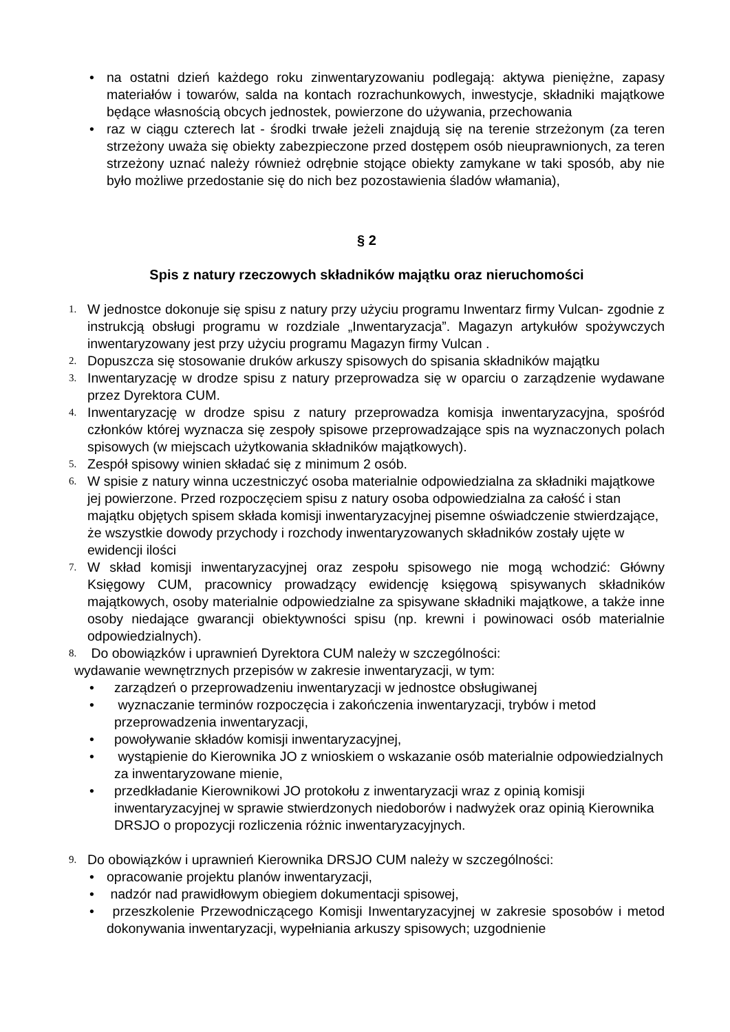• na ostatni dzień każdego roku zinwentaryzowaniu podlegają: aktywa pieniężne, zapasy materiałów i towarów, salda na kontach rozrachunkowych, inwestycje, składniki majątkowe będące własnością obcych jednostek, powierzone do używania, przechowania
• raz w ciągu czterech lat - środki trwałe jeżeli znajdują się na terenie strzeżonym (za teren strzeżony uważa się obiekty zabezpieczone przed dostępem osób nieuprawnionych, za teren strzeżony uznać należy również odrębnie stojące obiekty zamykane w taki sposób, aby nie było możliwe przedostanie się do nich bez pozostawienia śladów włamania),
§ 2
Spis z natury rzeczowych składników majątku oraz nieruchomości
1. W jednostce dokonuje się spisu z natury przy użyciu programu Inwentarz firmy Vulcan- zgodnie z instrukcją obsługi programu w rozdziale „Inwentaryzacja”. Magazyn artykułów spożywczych inwentaryzowany jest przy użyciu programu Magazyn firmy Vulcan .
2. Dopuszcza się stosowanie druków arkuszy spisowych do spisania składników majątku
3. Inwentaryzację w drodze spisu z natury przeprowadza się w oparciu o zarządzenie wydawane przez Dyrektora CUM.
4. Inwentaryzację w drodze spisu z natury przeprowadza komisja inwentaryzacyjna, spośród członków której wyznacza się zespoły spisowe przeprowadzające spis na wyznaczonych polach spisowych (w miejscach użytkowania składników majątkowych).
5. Zespół spisowy winien składać się z minimum 2 osób.
6. W spisie z natury winna uczestniczyć osoba materialnie odpowiedzialna za składniki majątkowe jej powierzone. Przed rozpoczęciem spisu z natury osoba odpowiedzialna za całość i stan majątku objętych spisem składa komisji inwentaryzacyjnej pisemne oświadczenie stwierdzające, że wszystkie dowody przychody i rozchody inwentaryzowanych składników zostały ujęte w ewidencji ilości
7. W skład komisji inwentaryzacyjnej oraz zespołu spisowego nie mogą wchodzić: Główny Księgowy CUM, pracownicy prowadzący ewidencję księgową spisywanych składników majątkowych, osoby materialnie odpowiedzialne za spisywane składniki majątkowe, a także inne osoby niedające gwarancji obiektywności spisu (np. krewni i powinowaci osób materialnie odpowiedzialnych).
8. Do obowiązków i uprawnień Dyrektora CUM należy w szczególności:
wydawanie wewnętrznych przepisów w zakresie inwentaryzacji, w tym:
• zarządzeń o przeprowadzeniu inwentaryzacji w jednostce obsługiwanej
• wyznaczanie terminów rozpoczęcia i zakończenia inwentaryzacji, trybów i metod przeprowadzenia inwentaryzacji,
• powoływanie składów komisji inwentaryzacyjnej,
• wystąpienie do Kierownika JO z wnioskiem o wskazanie osób materialnie odpowiedzialnych za inwentaryzowane mienie,
• przedkładanie Kierownikowi JO protokołu z inwentaryzacji wraz z opinią komisji inwentaryzacyjnej w sprawie stwierdzonych niedoborów i nadwyżek oraz opinią Kierownika DRSJO o propozycji rozliczenia różnic inwentaryzacyjnych.
9. Do obowiązków i uprawnień Kierownika DRSJO CUM należy w szczególności:
• opracowanie projektu planów inwentaryzacji,
• nadzór nad prawidłowym obiegiem dokumentacji spisowej,
• przeszkolenie Przewodniczącego Komisji Inwentaryzacyjnej w zakresie sposobów i metod dokonywania inwentaryzacji, wypełniania arkuszy spisowych; uzgodnienie